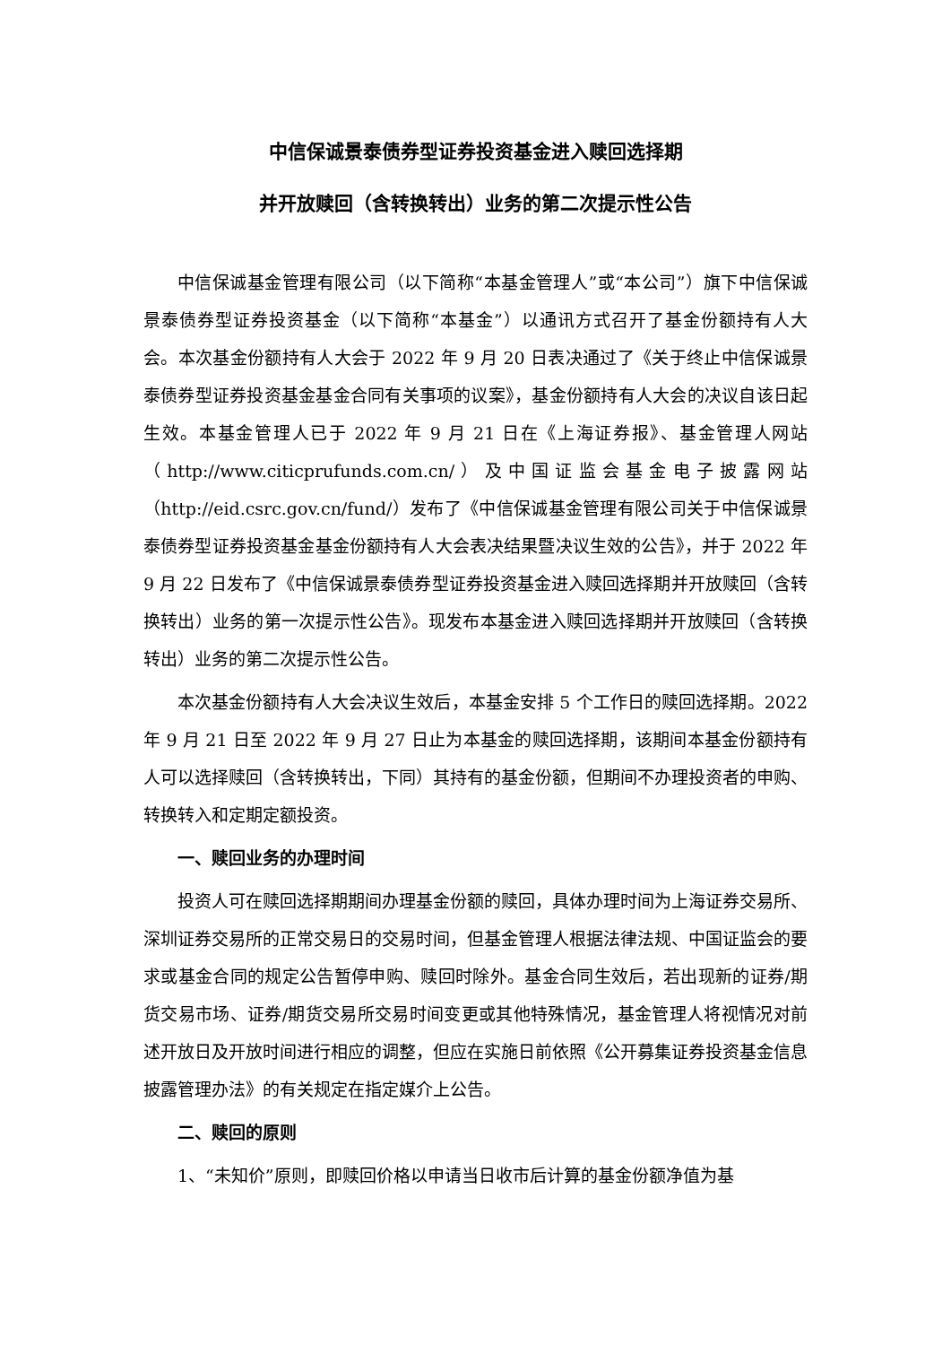中信保诚景泰债券型证券投资基金进入赎回选择期
并开放赎回（含转换转出）业务的第二次提示性公告
中信保诚基金管理有限公司（以下简称“本基金管理人”或“本公司”）旗下中信保诚景泰债券型证券投资基金（以下简称“本基金”）以通讯方式召开了基金份额持有人大会。本次基金份额持有人大会于 2022 年 9 月 20 日表决通过了《关于终止中信保诚景泰债券型证券投资基金基金合同有关事项的议案》，基金份额持有人大会的决议自该日起生效。本基金管理人已于 2022 年 9 月 21 日在《上海证券报》、基金管理人网站（http://www.citicprufunds.com.cn/）及中国证监会基金电子披露网站（http://eid.csrc.gov.cn/fund/）发布了《中信保诚基金管理有限公司关于中信保诚景泰债券型证券投资基金基金份额持有人大会表决结果暨决议生效的公告》，并于 2022 年 9 月 22 日发布了《中信保诚景泰债券型证券投资基金进入赎回选择期并开放赎回（含转换转出）业务的第一次提示性公告》。现发布本基金进入赎回选择期并开放赎回（含转换转出）业务的第二次提示性公告。
本次基金份额持有人大会决议生效后，本基金安排 5 个工作日的赎回选择期。2022 年 9 月 21 日至 2022 年 9 月 27 日止为本基金的赎回选择期，该期间本基金份额持有人可以选择赎回（含转换转出，下同）其持有的基金份额，但期间不办理投资者的申购、转换转入和定期定额投资。
一、赎回业务的办理时间
投资人可在赎回选择期期间办理基金份额的赎回，具体办理时间为上海证券交易所、深圳证券交易所的正常交易日的交易时间，但基金管理人根据法律法规、中国证监会的要求或基金合同的规定公告暂停申购、赎回时除外。基金合同生效后，若出现新的证券/期货交易市场、证券/期货交易所交易时间变更或其他特殊情况，基金管理人将视情况对前述开放日及开放时间进行相应的调整，但应在实施日前依照《公开募集证券投资基金信息披露管理办法》的有关规定在指定媒介上公告。
二、赎回的原则
1、“未知价”原则，即赎回价格以申请当日收市后计算的基金份额净值为基